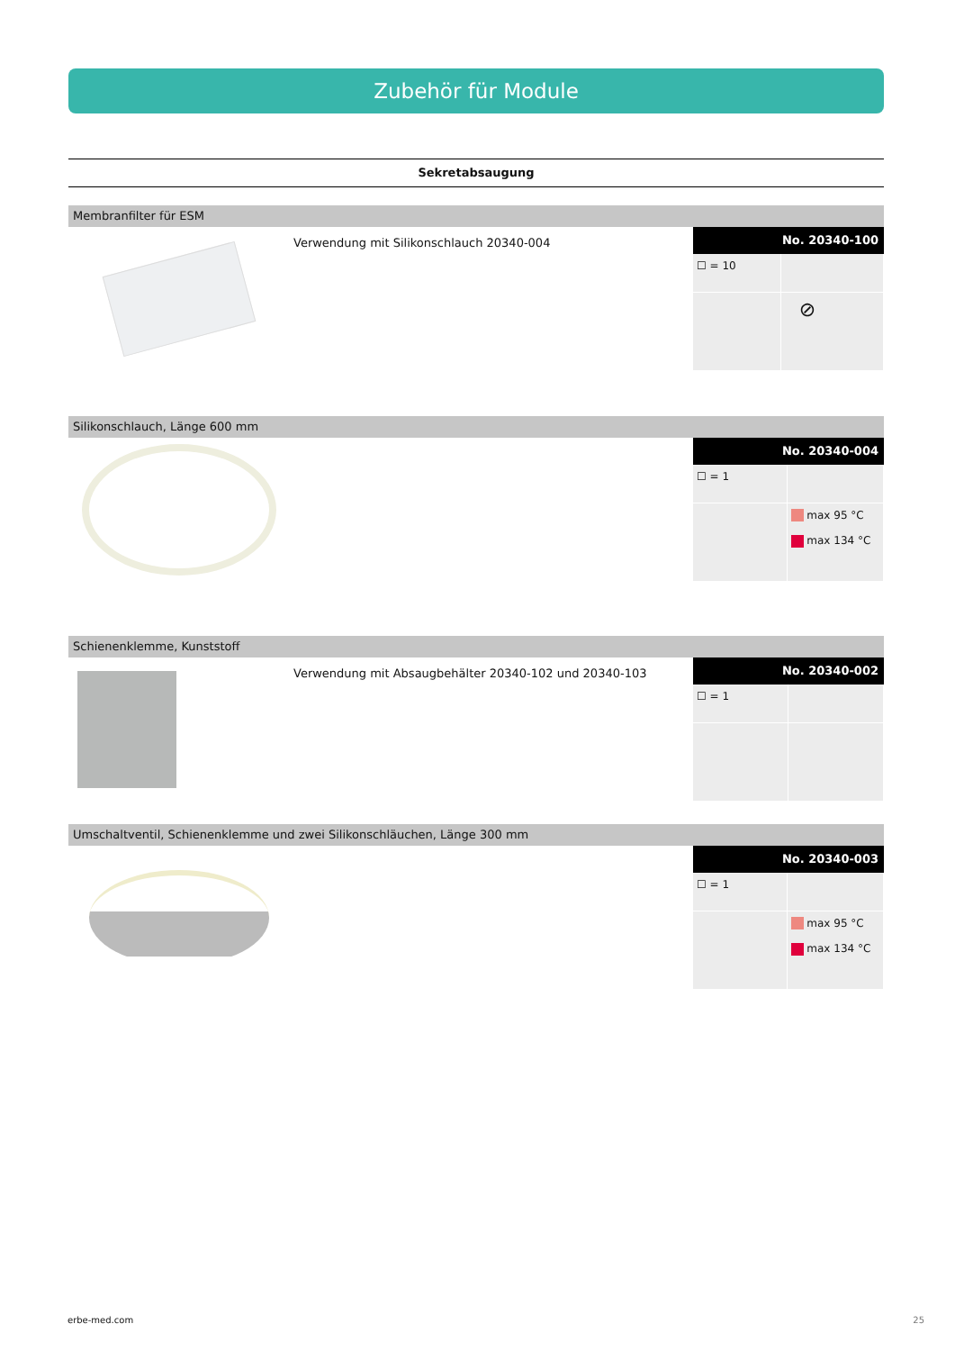Zubehör für Module
Sekretabsaugung
Membranfilter für ESM
Verwendung mit Silikonschlauch 20340-004
| No. 20340-100 | |
| --- | --- |
| ☐ = 10 | |
| | ⊘ |
Silikonschlauch, Länge 600 mm
| No. 20340-004 | |
| --- | --- |
| ☐ = 1 | |
| | max 95 °C max 134 °C |
Schienenklemme, Kunststoff
Verwendung mit Absaugbehälter 20340-102 und 20340-103
| No. 20340-002 | |
| --- | --- |
| ☐ = 1 | |
Umschaltventil, Schienenklemme und zwei Silikonschläuchen, Länge 300 mm
| No. 20340-003 | |
| --- | --- |
| ☐ = 1 | |
| | max 95 °C max 134 °C |
erbe-med.com 25